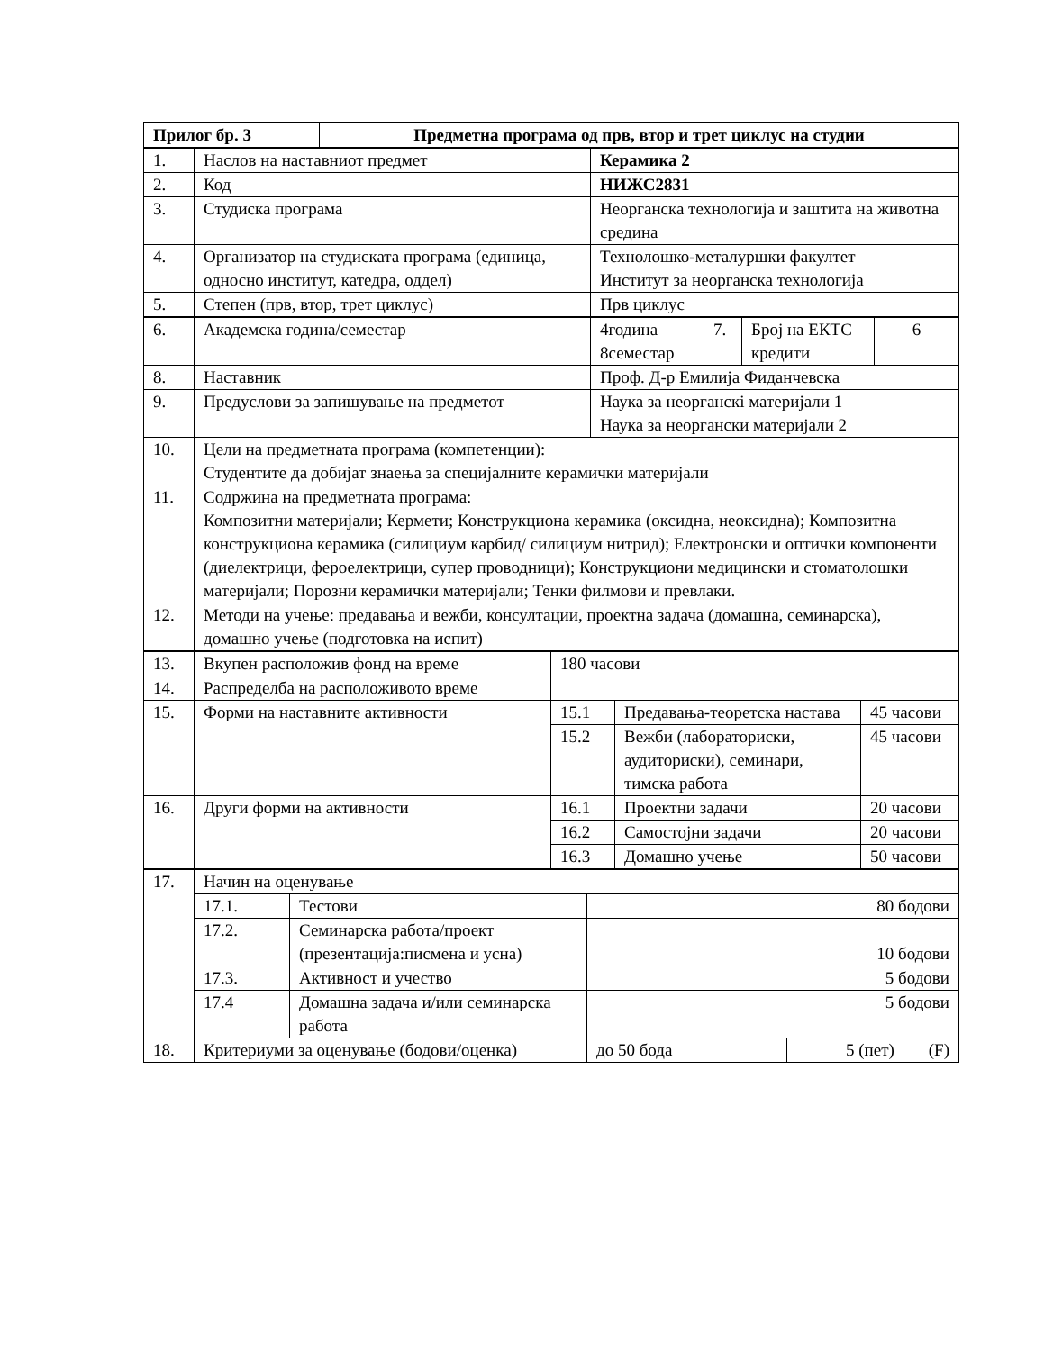| Прилог бр. 3 | Предметна програма од прв, втор и трет циклус на студии |
| 1. | Наслов на наставниот предмет | Керамика 2 |
| 2. | Код | НИЖС2831 |
| 3. | Студиска програма | Неорганска технологија и заштита на животна средина |
| 4. | Организатор на студиската програма (единица, односно институт, катедра, оддел) | Технолошко-металуршки факултет Институт за неорганска технологија |
| 5. | Степен (прв, втор, трет циклус) | Прв циклус |
| 6. | Академска година/семестар | 4година 8семестар | 7. | Број на ЕКТС кредити | 6 |
| 8. | Наставник | Проф. Д-р Емилија Фиданчевска | | | |
| 9. | Предуслови за запишување на предметот | Наука за неорганскi материјали 1 Наука за неоргански материјали 2 | | | |
| 10. | Цели на предметната програма (компетенции): Студентите да добијат знаења за специјалните керамички материјали | | | | |
| 11. | Содржина на предметната програма: Композитни материјали; Кермети; Конструкциона керамика (оксидна, неоксидна); Композитна конструкциона керамика (силициум карбид/ силициум нитрид); Електронски и оптички компоненти (диелектрици, фероелектрици, супер проводници); Конструкциони медицински и стоматолошки материјали; Порозни керамички материјали; Тенки филмови и превлаки. | | | | |
| 12. | Методи на учење: предавања и вежби, консултации, проектна задача (домашна, семинарска), домашно учење (подготовка на испит) | | | | |
| 13. | Вкупен расположив фонд на време | 180 часови | | |
| 14. | Распределба на расположивото време | | | |
| 15. | Форми на наставните активности | 15.1 | Предавања-теоретска настава | 45 часови |
| | | 15.2 | Вежби (лабораториски, аудиториски), семинари, тимска работа | 45 часови |
| 16. | Други форми на активности | 16.1 | Проектни задачи | 20 часови |
| | | 16.2 | Самостојни задачи | 20 часови |
| | | 16.3 | Домашно учење | 50 часови |
| 17. | Начин на оценување | | | |
| | 17.1. | Тестови | 80 бодови | |
| | 17.2. | Семинарска работа/проект (презентација:писмена и усна) | 10 бодови | |
| | 17.3. | Активност и учество | 5 бодови | |
| | 17.4 | Домашна задача и/или семинарска работа | 5 бодови | |
| 18. | Критериуми за оценување (бодови/оценка) | | до 50 бода | 5 (пет) (F) |